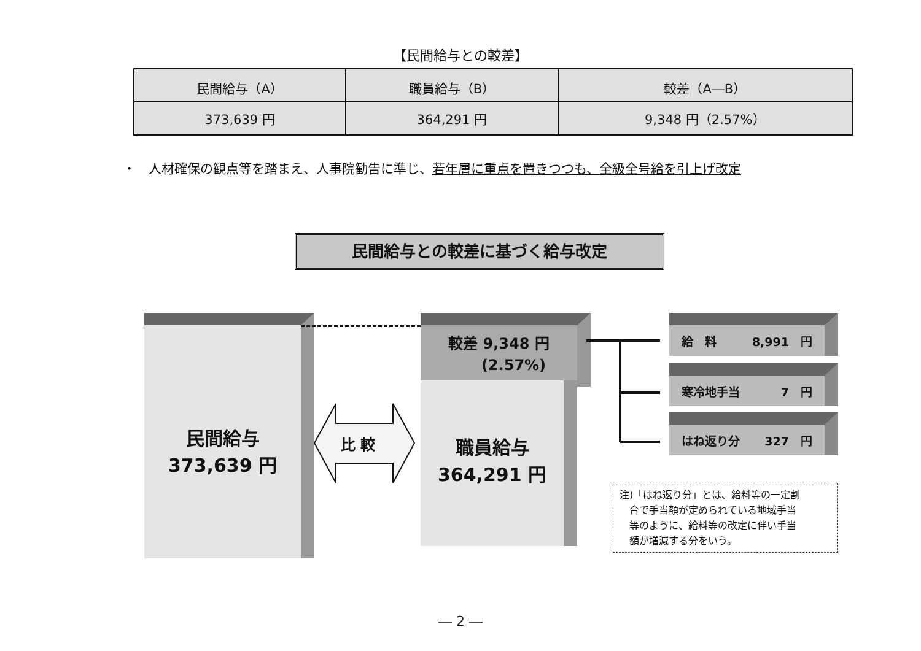【民間給与との較差】
| 民間給与（A） | 職員給与（B） | 較差（A―B） |
| --- | --- | --- |
| 373,639 円 | 364,291 円 | 9,348 円（2.57%） |
・　人材確保の観点等を踏まえ、人事院勧告に準じ、若年層に重点を置きつつも、全級全号給を引上げ改定
民間給与との較差に基づく給与改定
民間給与
373,639 円
比 較
較差 9,348 円
　　(2.57%)
職員給与
364,291 円
給　料 8,991　円
寒冷地手当 7　円
はね返り分 327　円
注)「はね返り分」とは、給料等の一定割
　合で手当額が定められている地域手当
　等のように、給料等の改定に伴い手当
　額が増減する分をいう。
― 2 ―